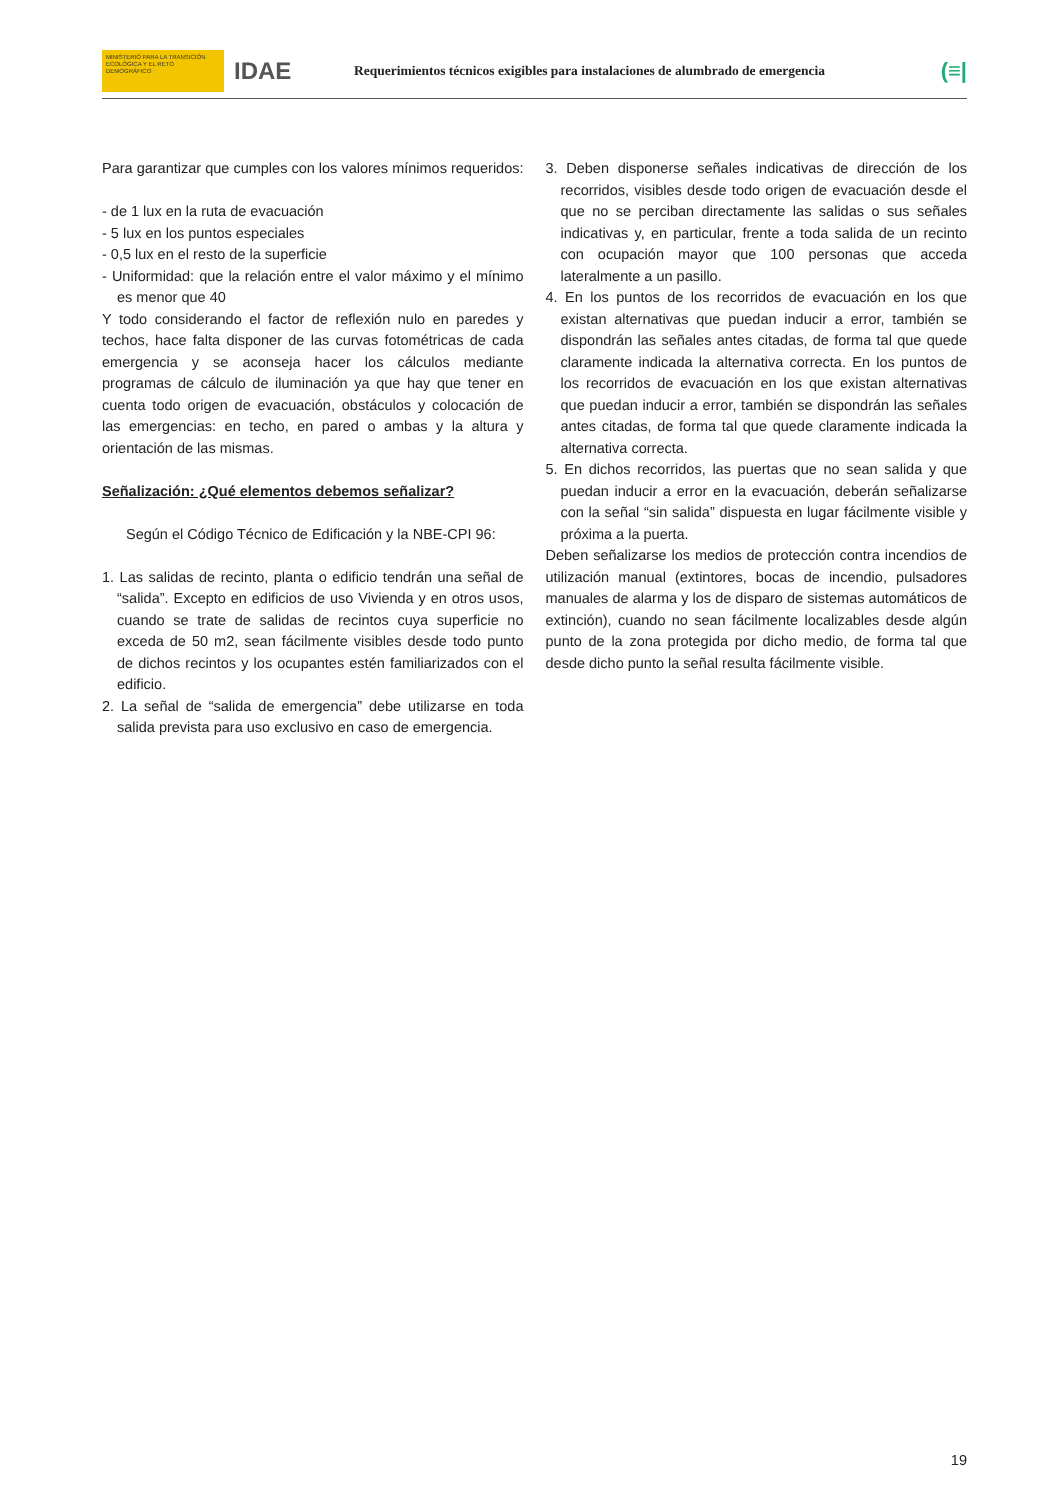MINISTERIO PARA LA TRANSICIÓN ECOLÓGICA Y EL RETO DEMOGRÁFICO
IDAE
Requerimientos técnicos exigibles para instalaciones de alumbrado de emergencia
(≡|
Para garantizar que cumples con los valores mínimos requeridos:
- de 1 lux en la ruta de evacuación
- 5 lux en los puntos especiales
- 0,5 lux en el resto de la superficie
- Uniformidad: que la relación entre el valor máximo y el mínimo es menor que 40
Y todo considerando el factor de reflexión nulo en paredes y techos, hace falta disponer de las curvas fotométricas de cada emergencia y se aconseja hacer los cálculos mediante programas de cálculo de iluminación ya que hay que tener en cuenta todo origen de evacuación, obstáculos y colocación de las emergencias: en techo, en pared o ambas y la altura y orientación de las mismas.
Señalización: ¿Qué elementos debemos señalizar?
Según el Código Técnico de Edificación y la NBE-CPI 96:
1. Las salidas de recinto, planta o edificio tendrán una señal de “salida”. Excepto en edificios de uso Vivienda y en otros usos, cuando se trate de salidas de recintos cuya superficie no exceda de 50 m2, sean fácilmente visibles desde todo punto de dichos recintos y los ocupantes estén familiarizados con el edificio.
2. La señal de “salida de emergencia” debe utilizarse en toda salida prevista para uso exclusivo en caso de emergencia.
3. Deben disponerse señales indicativas de dirección de los recorridos, visibles desde todo origen de evacuación desde el que no se perciban directamente las salidas o sus señales indicativas y, en particular, frente a toda salida de un recinto con ocupación mayor que 100 personas que acceda lateralmente a un pasillo.
4. En los puntos de los recorridos de evacuación en los que existan alternativas que puedan inducir a error, también se dispondrán las señales antes citadas, de forma tal que quede claramente indicada la alternativa correcta. En los puntos de los recorridos de evacuación en los que existan alternativas que puedan inducir a error, también se dispondrán las señales antes citadas, de forma tal que quede claramente indicada la alternativa correcta.
5. En dichos recorridos, las puertas que no sean salida y que puedan inducir a error en la evacuación, deberán señalizarse con la señal “sin salida” dispuesta en lugar fácilmente visible y próxima a la puerta.
Deben señalizarse los medios de protección contra incendios de utilización manual (extintores, bocas de incendio, pulsadores manuales de alarma y los de disparo de sistemas automáticos de extinción), cuando no sean fácilmente localizables desde algún punto de la zona protegida por dicho medio, de forma tal que desde dicho punto la señal resulta fácilmente visible.
19